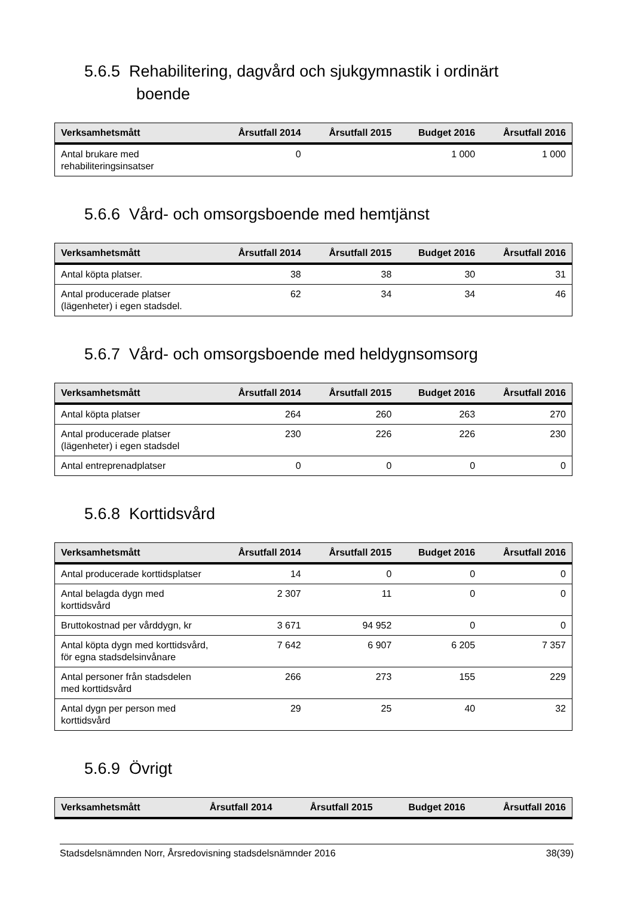5.6.5 Rehabilitering, dagvård och sjukgymnastik i ordinärt
boende
| Verksamhetsmått | Årsutfall 2014 | Årsutfall 2015 | Budget 2016 | Årsutfall 2016 |
| --- | --- | --- | --- | --- |
| Antal brukare med rehabiliteringsinsatser | 0 | | 1 000 | 1 000 |
5.6.6 Vård- och omsorgsboende med hemtjänst
| Verksamhetsmått | Årsutfall 2014 | Årsutfall 2015 | Budget 2016 | Årsutfall 2016 |
| --- | --- | --- | --- | --- |
| Antal köpta platser. | 38 | 38 | 30 | 31 |
| Antal producerade platser (lägenheter) i egen stadsdel. | 62 | 34 | 34 | 46 |
5.6.7 Vård- och omsorgsboende med heldygnsomsorg
| Verksamhetsmått | Årsutfall 2014 | Årsutfall 2015 | Budget 2016 | Årsutfall 2016 |
| --- | --- | --- | --- | --- |
| Antal köpta platser | 264 | 260 | 263 | 270 |
| Antal producerade platser (lägenheter) i egen stadsdel | 230 | 226 | 226 | 230 |
| Antal entreprenadplatser | 0 | 0 | 0 | 0 |
5.6.8 Korttidsvård
| Verksamhetsmått | Årsutfall 2014 | Årsutfall 2015 | Budget 2016 | Årsutfall 2016 |
| --- | --- | --- | --- | --- |
| Antal producerade korttidsplatser | 14 | 0 | 0 | 0 |
| Antal belagda dygn med korttidsvård | 2 307 | 11 | 0 | 0 |
| Bruttokostnad per vårddygn, kr | 3 671 | 94 952 | 0 | 0 |
| Antal köpta dygn med korttidsvård, för egna stadsdelsinvånare | 7 642 | 6 907 | 6 205 | 7 357 |
| Antal personer från stadsdelen med korttidsvård | 266 | 273 | 155 | 229 |
| Antal dygn per person med korttidsvård | 29 | 25 | 40 | 32 |
5.6.9 Övrigt
| Verksamhetsmått | Årsutfall 2014 | Årsutfall 2015 | Budget 2016 | Årsutfall 2016 |
| --- | --- | --- | --- | --- |
Stadsdelsnämnden Norr, Årsredovisning stadsdelsnämnder 2016 38(39)